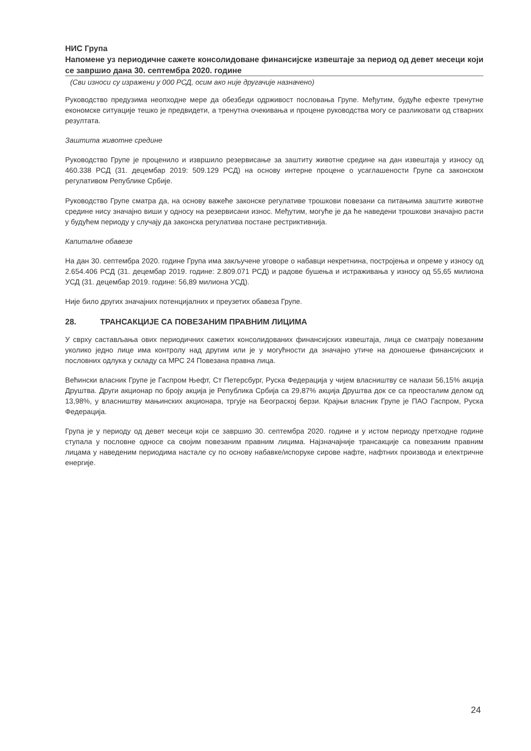НИС Група
Напомене уз периодичне сажете консолидоване финансијске извештаје за период од девет месеци који се завршио дана 30. септембра 2020. године
(Сви износи су изражени у 000 РСД, осим ако није другачије назначено)
Руководство предузима неопходне мере да обезбеди одрживост пословања Групе. Међутим, будуће ефекте тренутне економске ситуације тешко је предвидети, а тренутна очекивања и процене руководства могу се разликовати од стварних резултата.
Заштита животне средине
Руководство Групе је проценило и извршило резервисање за заштиту животне средине на дан извештаја у износу од 460.338 РСД (31. децембар 2019: 509.129 РСД) на основу интерне процене о усаглашености Групе са законском регулативом Републике Србије.
Руководство Групе сматра да, на основу важеће законске регулативе трошкови повезани са питањима заштите животне средине нису значајно виши у односу на резервисани износ. Међутим, могуће је да ће наведени трошкови значајно расти у будућем периоду у случају да законска регулатива постане рестриктивнија.
Капиталне обавезе
На дан 30. септембра 2020. године Група има закључене уговоре о набавци некретнина, постројења и опреме у износу од 2.654.406 РСД (31. децембар 2019. године: 2.809.071 РСД) и радове бушења и истраживања у износу од 55,65 милиона УСД (31. децембар 2019. године: 56,89 милиона УСД).
Није било других значајних потенцијалних и преузетих обавеза Групе.
28. ТРАНСАКЦИЈЕ СА ПОВЕЗАНИМ ПРАВНИМ ЛИЦИМА
У сврху састављања ових периодичних сажетих консолидованих финансијских извештаја, лица се сматрају повезаним уколико једно лице има контролу над другим или је у могућности да значајно утиче на доношење финансијских и пословних одлука у складу са МРС 24 Повезана правна лица.
Већински власник Групе је Гаспром Њефт, Ст Петерсбург, Руска Федерација у чијем власништву се налази 56,15% акција Друштва. Други акционар по броју акција је Република Србија са 29,87% акција Друштва док се са преосталим делом од 13,98%, у власништву мањинских акционара, тргује на Београској берзи. Крајњи власник Групе је ПАО Гаспром, Руска Федерација.
Група је у периоду од девет месеци који се завршио 30. септембра 2020. године и у истом периоду претходне године ступала у пословне односе са својим повезаним правним лицима. Најзначајније трансакције са повезаним правним лицама у наведеним периодима настале су по основу набавке/испоруке сирове нафте, нафтних производа и електричне енергије.
24